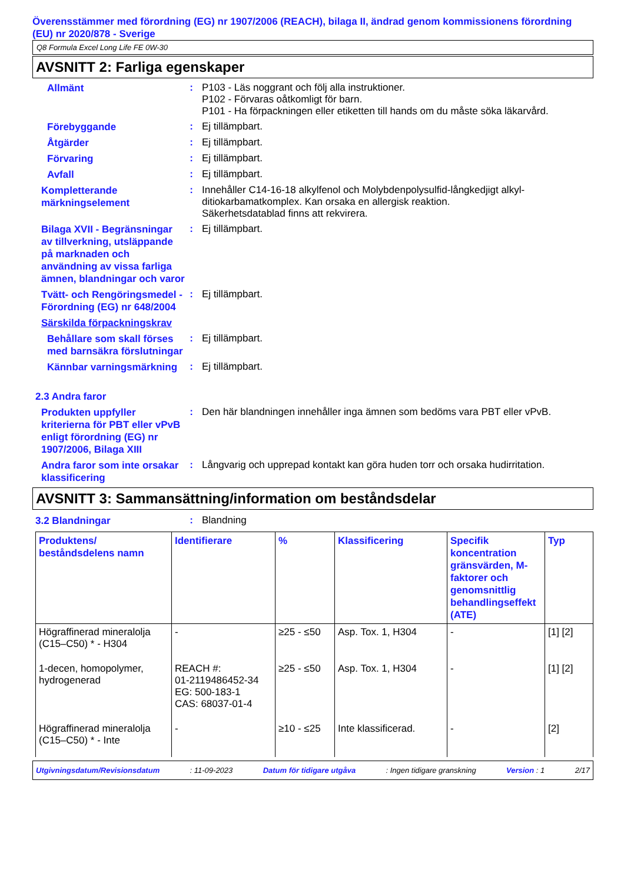Överensstämmer med förordning (EG) nr 1907/2006 (REACH), bilaga II, ändrad genom kommissionens förordning (EU) nr 2020/878 - Sverige
Q8 Formula Excel Long Life FE 0W-30
AVSNITT 2: Farliga egenskaper
Allmänt
: P103 - Läs noggrant och följ alla instruktioner.
P102 - Förvaras oåtkomligt för barn.
P101 - Ha förpackningen eller etiketten till hands om du måste söka läkarvård.
Förebyggande
: Ej tillämpbart.
Åtgärder
: Ej tillämpbart.
Förvaring
: Ej tillämpbart.
Avfall
: Ej tillämpbart.
Kompletterande märkningselement
: Innehåller C14-16-18 alkylfenol och Molybdenpolysulfid-långkedjigt alkyl-ditiokarbamatkomplex. Kan orsaka en allergisk reaktion.
Säkerhetsdatablad finns att rekvirera.
Bilaga XVII - Begränsningar av tillverkning, utsläppande på marknaden och användning av vissa farliga ämnen, blandningar och varor
: Ej tillämpbart.
Tvätt- och Rengöringsmedel - Förordning (EG) nr 648/2004
: Ej tillämpbart.
Särskilda förpackningskrav
Behållare som skall förses med barnsäkra förslutningar
: Ej tillämpbart.
Kännbar varningsmärkning
: Ej tillämpbart.
2.3 Andra faror
Produkten uppfyller kriterierna för PBT eller vPvB enligt förordning (EG) nr 1907/2006, Bilaga XIII
: Den här blandningen innehåller inga ämnen som bedöms vara PBT eller vPvB.
Andra faror som inte orsakar klassificering
: Långvarig och upprepad kontakt kan göra huden torr och orsaka hudirritation.
AVSNITT 3: Sammansättning/information om beståndsdelar
3.2 Blandningar
: Blandning
| Produktens/ beståndsdelens namn | Identifierare | % | Klassificering | Specifik koncentration gränsvärden, M-faktorer och genomsnittlig behandlingseffekt (ATE) | Typ |
| --- | --- | --- | --- | --- | --- |
| Högraffinerad mineralolja (C15–C50) * - H304 | - | ≥25 - ≤50 | Asp. Tox. 1, H304 | - | [1] [2] |
| 1-decen, homopolymer, hydrogenerad | REACH #: 01-2119486452-34 EG: 500-183-1 CAS: 68037-01-4 | ≥25 - ≤50 | Asp. Tox. 1, H304 | - | [1] [2] |
| Högraffinerad mineralolja (C15–C50) * - Inte | - | ≥10 - ≤25 | Inte klassificerad. | - | [2] |
Utgivningsdatum/Revisionsdatum: 11-09-2023 Datum för tidigare utgåva: Ingen tidigare granskning Version : 1 2/17